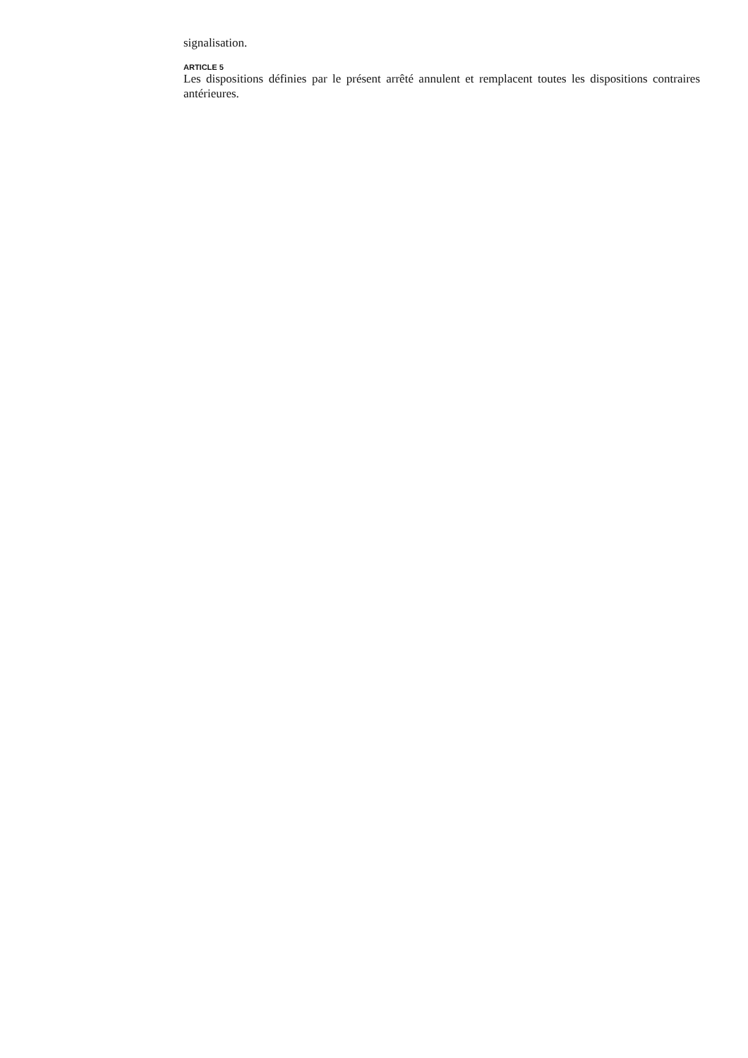signalisation.
ARTICLE 5
Les dispositions définies par le présent arrêté annulent et remplacent toutes les dispositions contraires antérieures.